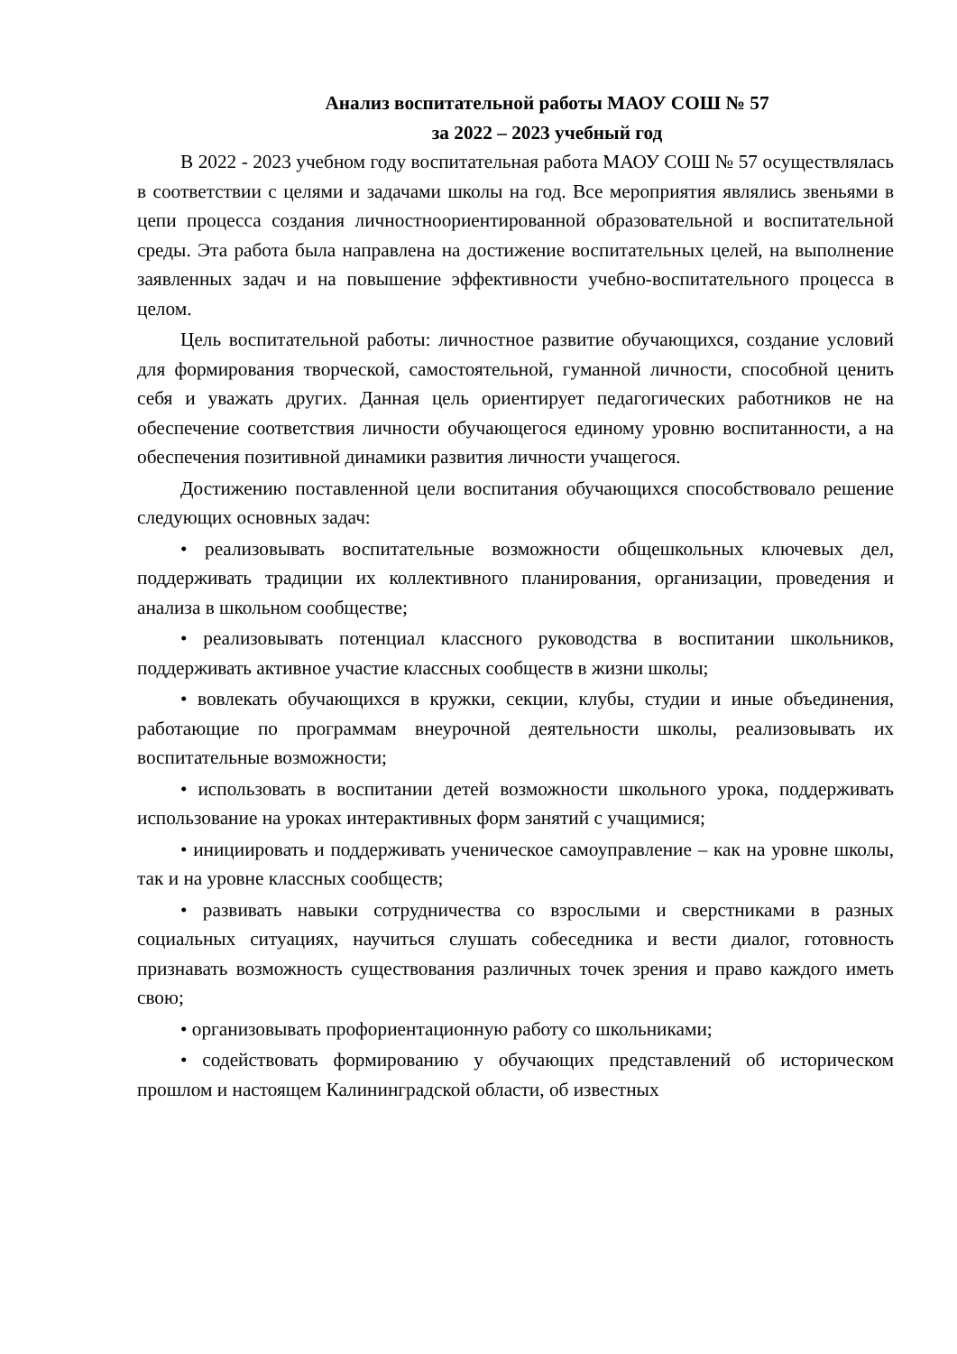Анализ воспитательной работы МАОУ СОШ № 57
за 2022 – 2023 учебный год
В 2022 - 2023 учебном году воспитательная работа МАОУ СОШ № 57 осуществлялась в соответствии с целями и задачами школы на год. Все мероприятия являлись звеньями в цепи процесса создания личностноориентированной образовательной и воспитательной среды. Эта работа была направлена на достижение воспитательных целей, на выполнение заявленных задач и на повышение эффективности учебно-воспитательного процесса в целом.
Цель воспитательной работы: личностное развитие обучающихся, создание условий для формирования творческой, самостоятельной, гуманной личности, способной ценить себя и уважать других. Данная цель ориентирует педагогических работников не на обеспечение соответствия личности обучающегося единому уровню воспитанности, а на обеспечения позитивной динамики развития личности учащегося.
Достижению поставленной цели воспитания обучающихся способствовало решение следующих основных задач:
• реализовывать воспитательные возможности общешкольных ключевых дел, поддерживать традиции их коллективного планирования, организации, проведения и анализа в школьном сообществе;
• реализовывать потенциал классного руководства в воспитании школьников, поддерживать активное участие классных сообществ в жизни школы;
• вовлекать обучающихся в кружки, секции, клубы, студии и иные объединения, работающие по программам внеурочной деятельности школы, реализовывать их воспитательные возможности;
• использовать в воспитании детей возможности школьного урока, поддерживать использование на уроках интерактивных форм занятий с учащимися;
• инициировать и поддерживать ученическое самоуправление – как на уровне школы, так и на уровне классных сообществ;
• развивать навыки сотрудничества со взрослыми и сверстниками в разных социальных ситуациях, научиться слушать собеседника и вести диалог, готовность признавать возможность существования различных точек зрения и право каждого иметь свою;
• организовывать профориентационную работу со школьниками;
• содействовать формированию у обучающих представлений об историческом прошлом и настоящем Калининградской области, об известных